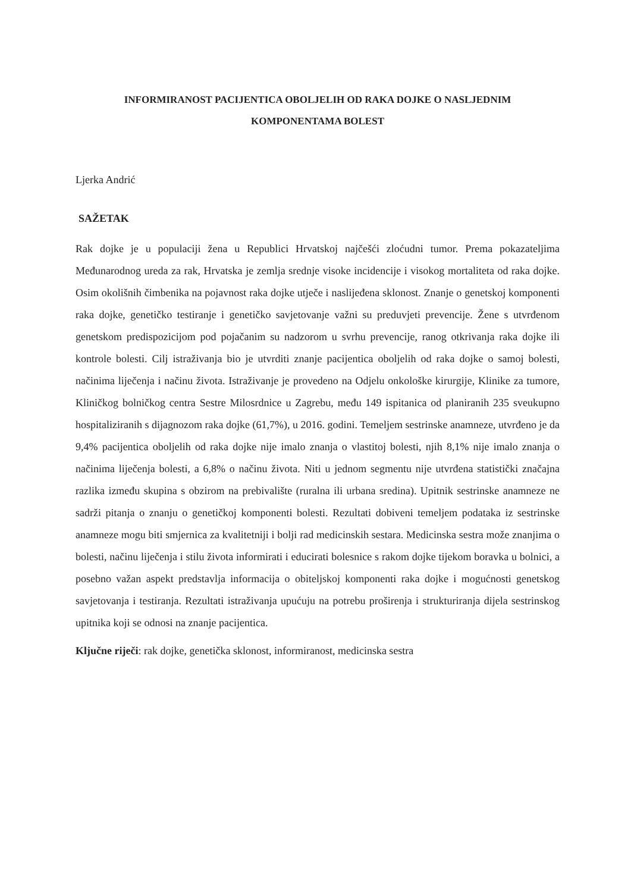INFORMIRANOST PACIJENTICA OBOLJELIH OD RAKA DOJKE O NASLJEDNIM
KOMPONENTAMA BOLEST
Ljerka Andrić
SAŽETAK
Rak dojke je u populaciji žena u Republici Hrvatskoj najčešći zloćudni tumor. Prema pokazateljima Međunarodnog ureda za rak, Hrvatska je zemlja srednje visoke incidencije i visokog mortaliteta od raka dojke. Osim okolišnih čimbenika na pojavnost raka dojke utječe i naslijeđena sklonost. Znanje o genetskoj komponenti raka dojke, genetičko testiranje i genetičko savjetovanje važni su preduvjeti prevencije. Žene s utvrđenom genetskom predispozicijom pod pojačanim su nadzorom u svrhu prevencije, ranog otkrivanja raka dojke ili kontrole bolesti. Cilj istraživanja bio je utvrditi znanje pacijentica oboljelih od raka dojke o samoj bolesti, načinima liječenja i načinu života. Istraživanje je provedeno na Odjelu onkološke kirurgije, Klinike za tumore, Kliničkog bolničkog centra Sestre Milosrdnice u Zagrebu, među 149 ispitanica od planiranih 235 sveukupno hospitaliziranih s dijagnozom raka dojke (61,7%), u 2016. godini. Temeljem sestrinske anamneze, utvrđeno je da 9,4% pacijentica oboljelih od raka dojke nije imalo znanja o vlastitoj bolesti, njih 8,1% nije imalo znanja o načinima liječenja bolesti, a 6,8% o načinu života. Niti u jednom segmentu nije utvrđena statistički značajna razlika između skupina s obzirom na prebivalište (ruralna ili urbana sredina). Upitnik sestrinske anamneze ne sadrži pitanja o znanju o genetičkoj komponenti bolesti. Rezultati dobiveni temeljem podataka iz sestrinske anamneze mogu biti smjernica za kvalitetniji i bolji rad medicinskih sestara. Medicinska sestra može znanjima o bolesti, načinu liječenja i stilu života informirati i educirati bolesnice s rakom dojke tijekom boravka u bolnici, a posebno važan aspekt predstavlja informacija o obiteljskoj komponenti raka dojke i mogućnosti genetskog savjetovanja i testiranja. Rezultati istraživanja upućuju na potrebu proširenja i strukturiranja dijela sestrinskog upitnika koji se odnosi na znanje pacijentica.
Ključne riječi: rak dojke, genetička sklonost, informiranost, medicinska sestra